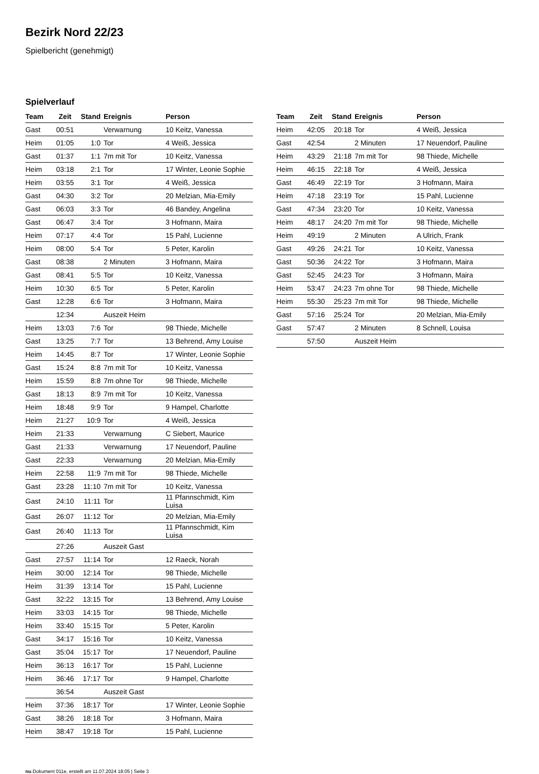Bezirk Nord 22/23
Spielbericht (genehmigt)
Spielverlauf
| Team | Zeit | Stand | Ereignis | Person |
| --- | --- | --- | --- | --- |
| Gast | 00:51 | | Verwarnung | 10 Keitz, Vanessa |
| Heim | 01:05 | 1:0 | Tor | 4 Weiß, Jessica |
| Gast | 01:37 | 1:1 | 7m mit Tor | 10 Keitz, Vanessa |
| Heim | 03:18 | 2:1 | Tor | 17 Winter, Leonie Sophie |
| Heim | 03:55 | 3:1 | Tor | 4 Weiß, Jessica |
| Gast | 04:30 | 3:2 | Tor | 20 Melzian, Mia-Emily |
| Gast | 06:03 | 3:3 | Tor | 46 Bandey, Angelina |
| Gast | 06:47 | 3:4 | Tor | 3 Hofmann, Maira |
| Heim | 07:17 | 4:4 | Tor | 15 Pahl, Lucienne |
| Heim | 08:00 | 5:4 | Tor | 5 Peter, Karolin |
| Gast | 08:38 | | 2 Minuten | 3 Hofmann, Maira |
| Gast | 08:41 | 5:5 | Tor | 10 Keitz, Vanessa |
| Heim | 10:30 | 6:5 | Tor | 5 Peter, Karolin |
| Gast | 12:28 | 6:6 | Tor | 3 Hofmann, Maira |
| | 12:34 | | Auszeit Heim | |
| Heim | 13:03 | 7:6 | Tor | 98 Thiede, Michelle |
| Gast | 13:25 | 7:7 | Tor | 13 Behrend, Amy Louise |
| Heim | 14:45 | 8:7 | Tor | 17 Winter, Leonie Sophie |
| Gast | 15:24 | 8:8 | 7m mit Tor | 10 Keitz, Vanessa |
| Heim | 15:59 | 8:8 | 7m ohne Tor | 98 Thiede, Michelle |
| Gast | 18:13 | 8:9 | 7m mit Tor | 10 Keitz, Vanessa |
| Heim | 18:48 | 9:9 | Tor | 9 Hampel, Charlotte |
| Heim | 21:27 | 10:9 | Tor | 4 Weiß, Jessica |
| Heim | 21:33 | | Verwarnung | C Siebert, Maurice |
| Gast | 21:33 | | Verwarnung | 17 Neuendorf, Pauline |
| Gast | 22:33 | | Verwarnung | 20 Melzian, Mia-Emily |
| Heim | 22:58 | 11:9 | 7m mit Tor | 98 Thiede, Michelle |
| Gast | 23:28 | 11:10 | 7m mit Tor | 10 Keitz, Vanessa |
| Gast | 24:10 | 11:11 | Tor | 11 Pfannschmidt, Kim Luisa |
| Gast | 26:07 | 11:12 | Tor | 20 Melzian, Mia-Emily |
| Gast | 26:40 | 11:13 | Tor | 11 Pfannschmidt, Kim Luisa |
| | 27:26 | | Auszeit Gast | |
| Gast | 27:57 | 11:14 | Tor | 12 Raeck, Norah |
| Heim | 30:00 | 12:14 | Tor | 98 Thiede, Michelle |
| Heim | 31:39 | 13:14 | Tor | 15 Pahl, Lucienne |
| Gast | 32:22 | 13:15 | Tor | 13 Behrend, Amy Louise |
| Heim | 33:03 | 14:15 | Tor | 98 Thiede, Michelle |
| Heim | 33:40 | 15:15 | Tor | 5 Peter, Karolin |
| Gast | 34:17 | 15:16 | Tor | 10 Keitz, Vanessa |
| Gast | 35:04 | 15:17 | Tor | 17 Neuendorf, Pauline |
| Heim | 36:13 | 16:17 | Tor | 15 Pahl, Lucienne |
| Heim | 36:46 | 17:17 | Tor | 9 Hampel, Charlotte |
| | 36:54 | | Auszeit Gast | |
| Heim | 37:36 | 18:17 | Tor | 17 Winter, Leonie Sophie |
| Gast | 38:26 | 18:18 | Tor | 3 Hofmann, Maira |
| Heim | 38:47 | 19:18 | Tor | 15 Pahl, Lucienne |
| Team | Zeit | Stand | Ereignis | Person |
| --- | --- | --- | --- | --- |
| Heim | 42:05 | 20:18 | Tor | 4 Weiß, Jessica |
| Gast | 42:54 | | 2 Minuten | 17 Neuendorf, Pauline |
| Heim | 43:29 | 21:18 | 7m mit Tor | 98 Thiede, Michelle |
| Heim | 46:15 | 22:18 | Tor | 4 Weiß, Jessica |
| Gast | 46:49 | 22:19 | Tor | 3 Hofmann, Maira |
| Heim | 47:18 | 23:19 | Tor | 15 Pahl, Lucienne |
| Gast | 47:34 | 23:20 | Tor | 10 Keitz, Vanessa |
| Heim | 48:17 | 24:20 | 7m mit Tor | 98 Thiede, Michelle |
| Heim | 49:19 | | 2 Minuten | A Ulrich, Frank |
| Gast | 49:26 | 24:21 | Tor | 10 Keitz, Vanessa |
| Gast | 50:36 | 24:22 | Tor | 3 Hofmann, Maira |
| Gast | 52:45 | 24:23 | Tor | 3 Hofmann, Maira |
| Heim | 53:47 | 24:23 | 7m ohne Tor | 98 Thiede, Michelle |
| Heim | 55:30 | 25:23 | 7m mit Tor | 98 Thiede, Michelle |
| Gast | 57:16 | 25:24 | Tor | 20 Melzian, Mia-Emily |
| Gast | 57:47 | | 2 Minuten | 8 Schnell, Louisa |
| | 57:50 | | Auszeit Heim | |
nu.Dokument 011e, erstellt am 11.07.2024 18:05 | Seite 3